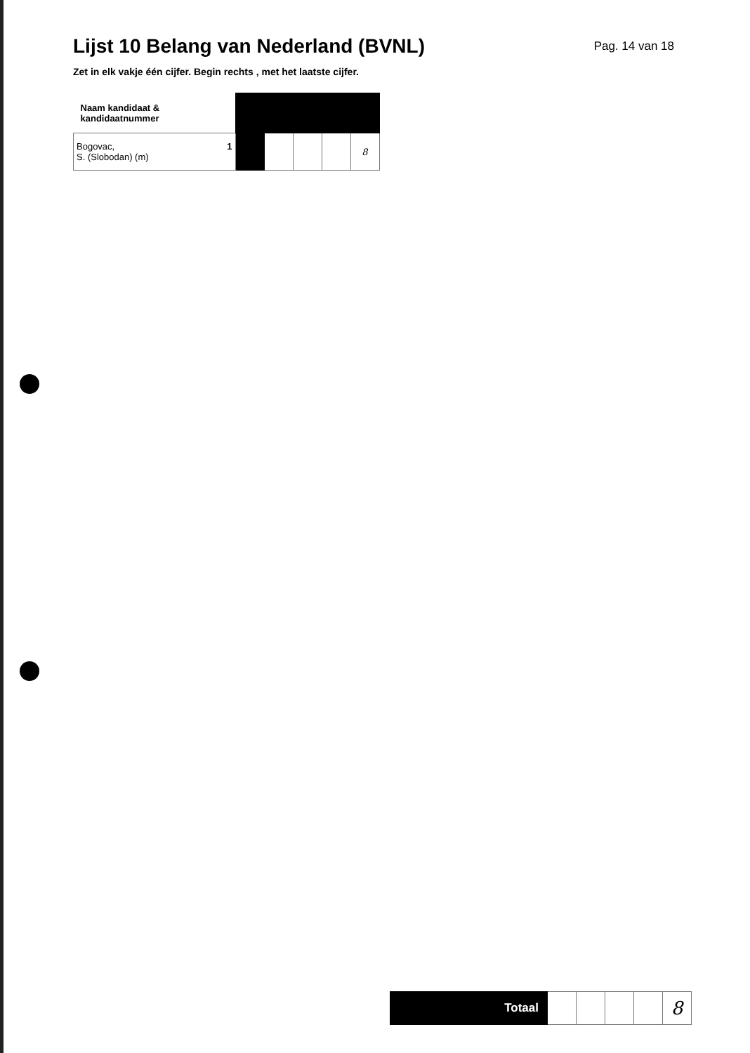Lijst 10 Belang van Nederland (BVNL)
Pag. 14 van 18
Zet in elk vakje één cijfer. Begin rechts , met het laatste cijfer.
| Naam kandidaat & kandidaatnummer | | | | | |
| 1 Bogovac, S. (Slobodan) (m) | | | | | 8 |
| Totaal | | | | | 8 |